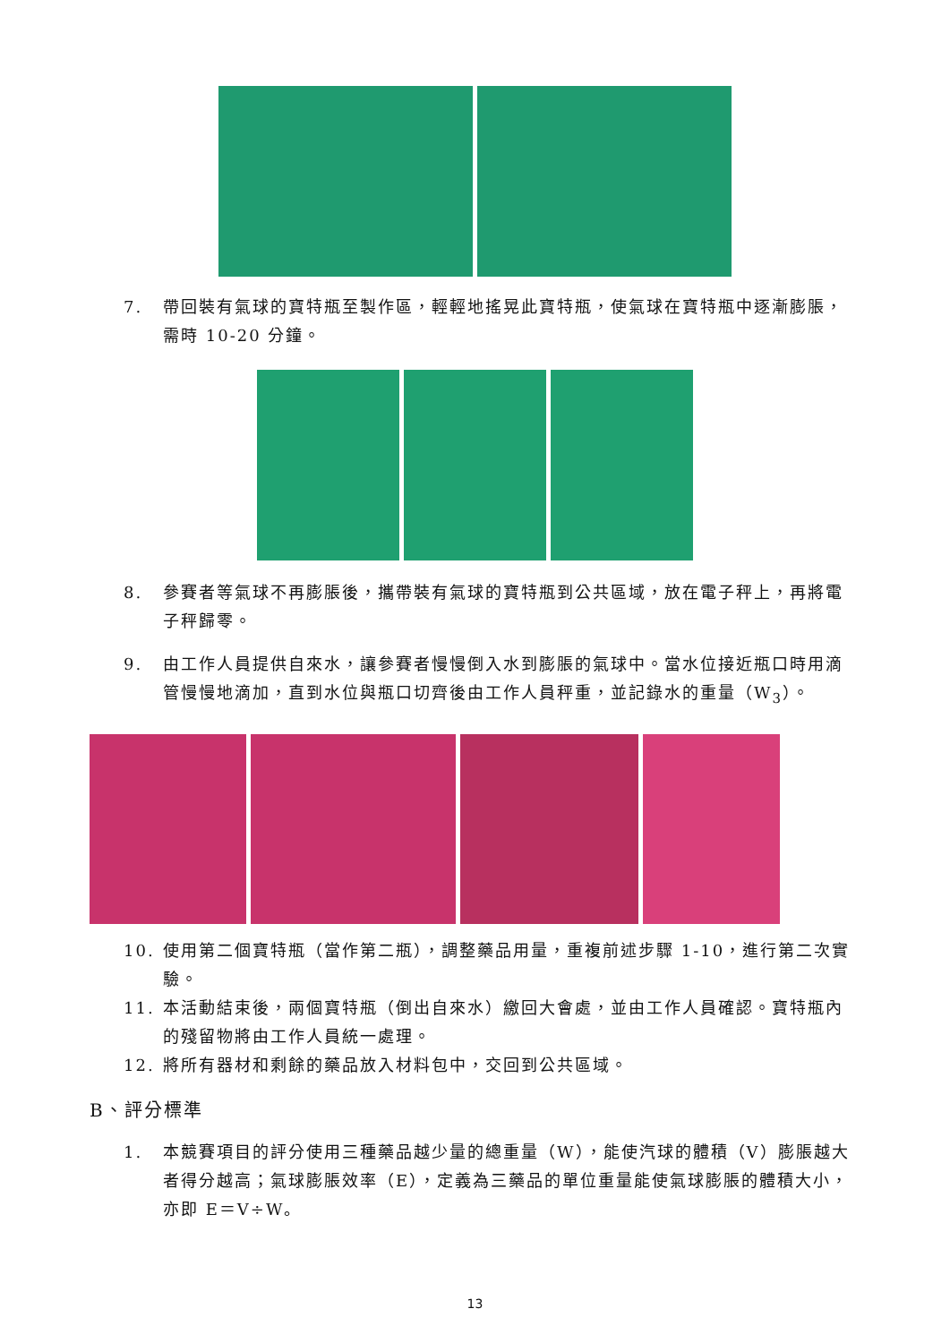7. 帶回裝有氣球的寶特瓶至製作區，輕輕地搖晃此寶特瓶，使氣球在寶特瓶中逐漸膨脹，需時 10-20 分鐘。
8. 參賽者等氣球不再膨脹後，攜帶裝有氣球的寶特瓶到公共區域，放在電子秤上，再將電子秤歸零。
9. 由工作人員提供自來水，讓參賽者慢慢倒入水到膨脹的氣球中。當水位接近瓶口時用滴管慢慢地滴加，直到水位與瓶口切齊後由工作人員秤重，並記錄水的重量（W<sub>3</sub>）。
10. 使用第二個寶特瓶（當作第二瓶），調整藥品用量，重複前述步驟 1-10，進行第二次實驗。
11. 本活動結束後，兩個寶特瓶（倒出自來水）繳回大會處，並由工作人員確認。寶特瓶內的殘留物將由工作人員統一處理。
12. 將所有器材和剩餘的藥品放入材料包中，交回到公共區域。
B、評分標準
1. 本競賽項目的評分使用三種藥品越少量的總重量（W），能使汽球的體積（V）膨脹越大者得分越高；氣球膨脹效率（E），定義為三藥品的單位重量能使氣球膨脹的體積大小，亦即 E＝V÷W。
13